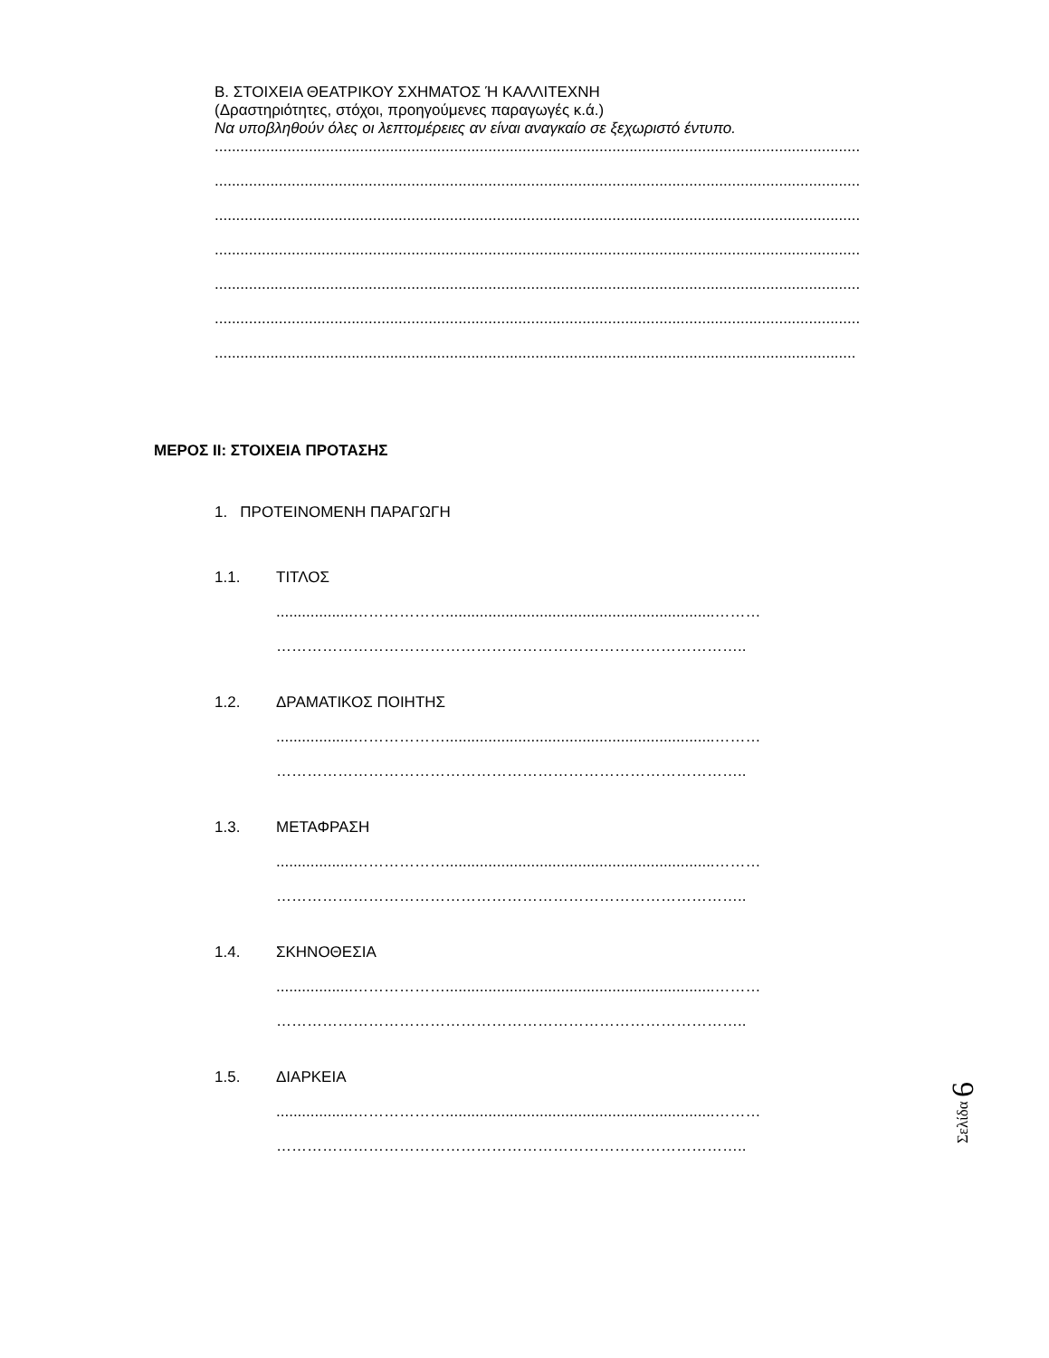Β. ΣΤΟΙΧΕΙΑ ΘΕΑΤΡΙΚΟΥ ΣΧΗΜΑΤΟΣ Ή ΚΑΛΛΙΤΕΧΝΗ
(Δραστηριότητες, στόχοι, προηγούμενες παραγωγές κ.ά.)
Να υποβληθούν όλες οι λεπτομέρειες αν είναι αναγκαίο σε ξεχωριστό έντυπο.
.......................................................................................................................................................
.......................................................................................................................................................
.......................................................................................................................................................
.......................................................................................................................................................
.......................................................................................................................................................
.......................................................................................................................................................
......................................................................................................................................................
ΜΕΡΟΣ ΙΙ: ΣΤΟΙΧΕΙΑ ΠΡΟΤΑΣΗΣ
1. ΠΡΟΤΕΙΝΟΜΕΝΗ ΠΑΡΑΓΩΓΗ
1.1. ΤΙΤΛΟΣ
..................………………...............................................................………
………………………………………………………………………………..
1.2. ΔΡΑΜΑΤΙΚΟΣ ΠΟΙΗΤΗΣ
..................………………...............................................................………
………………………………………………………………………………..
1.3. ΜΕΤΑΦΡΑΣΗ
..................………………...............................................................………
………………………………………………………………………………..
1.4. ΣΚΗΝΟΘΕΣΙΑ
..................………………...............................................................………
………………………………………………………………………………..
1.5. ΔΙΑΡΚΕΙΑ
..................………………...............................................................………
………………………………………………………………………………..
Σελίδα 6